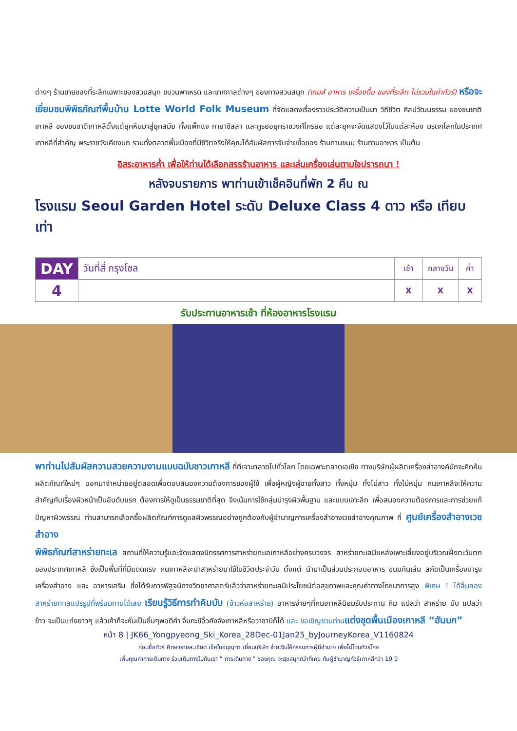ต่างๆ ร้านขายของที่ระลึกเฉพาะของสวนสนุก ขบวนพาเหรด และเทศกาลต่างๆ ของทางสวนสนุก (เกมส์ อาหาร เครื่องดื่ม ของที่ระลึก ไม่รวมในค่าทัวร์) หรือจะเยี่ยมชมพิพิธภัณฑ์พื้นบ้าน Lotte World Folk Museum ที่จัดแสดงเรื่องราวประวัติความเป็นมา วิถีชีวิต ศิลปวัฒนธรรม ของชนชาติเกาหลี ของชนชาติเกาหลีตั้งแต่ยุคหินมาสู่ยุคสมัย ทั้งแพ็คแจ กายาซิลลา และคูรยอยุคราชวงศ์โครยอ แต่ละยุคจะจัดแสดงไว้ในแต่ละห้อง มรดกโลกในประเทศเกาหลีที่สำคัญ พระราชวังเคียงบก รวมทั้งตลาดพื้นเมืองที่มีชีวิตจริงให้คุณได้สัมผัสการจับจ่ายซื้อของ ร้านทานขนม ร้านทานอาหาร เป็นต้น
อิสระอาหารค่ำ เพื่อให้ท่านได้เลือกสรรร้านอาหาร และเล่นเครื่องเล่นตามใจปรารถนา !
หลังจบรายการ พาท่านเข้าเช็คอินที่พัก 2 คืน ณ
โรงแรม Seoul Garden Hotel ระดับ Deluxe Class 4 ดาว หรือ เทียบเท่า
| DAY | วันที่สี่ กรุงโซล | เช้า | กลางวัน | ค่ำ |
| 4 | | X | X | X |
รับประทานอาหารเช้า ที่ห้องอาหารโรงแรม
พาท่านไปสัมผัสความสวยความงามแบบฉบับชาวเกาหลี ที่ตีเจาะตลาดไปทั่วโลก โดยเฉพาะตลาดเอเชีย ทางบริษัทผู้ผลิตเครื่องสำอางค์มักจะคิดค้นผลิตภัณฑ์ใหม่ๆ ออกมาจำหน่ายอยู่ตลอดเพื่อตอบสนองความต้องการของผู้ใช้ เพื่อผู้หญิงผู้ชายทั้งสาว ทั้งหนุ่ม ทั้งไม่สาว ทั้งไม่หนุ่ม คนเกาหลีจะให้ความสำคัญกับเรื่องผิวหน้าเป็นอันดับแรก ต้องการให้ดูเป็นธรรมชาติที่สุด จึงเน้นการใช้กลุ่มบำรุงผิวพื้นฐาน และแบบเจาะลึก เพื่อสนองความต้องการและการช่วยแก้ปัญหาผิวพรรณ ท่านสามารถเลือกซื้อผลิตภัณฑ์การดูแลผิวพรรณอย่างถูกต้องกับผู้ชำนาญการเครื่องสำอางเวชสำอางคุณภาพ ที่ ศูนย์เครื่องสำอางเวชสำอาง
พิพิธภัณฑ์สาหร่ายทะเล สถานที่ให้ความรู้และจัดแสดงนิทรรศการสาหร่ายทะเลเกาหลีอย่างครบวงจร สาหร่ายทะเลมีแหล่งเพาะเลี้ยงอยู่บริเวณฝั่งตะวันตกของประเทศเกาหลี ซึ่งเป็นพื้นที่ที่มีแดดแรง คนเกาหลีจะนำสาหร่ายมาใช้ในชีวิตประจำวัน ตั้งแต่ นำมาเป็นส่วนประกอบอาหาร ขนมกินเล่น สกัดเป็นเครื่องบำรุง เครื่องสำอาง และ อาหารเสริม ซึ่งได้รับการพิสูจน์ทางวิทยาศาสตร์แล้วว่าสาหร่ายทะเลมีประโยชน์ต่อสุขภาพและคุณค่าทางโภชนาการสูง พิเศษ ! ได้ลิ้มลองสาหร่ายทะเลแปรรูปที่พร้อมทานได้เลย เรียนรู้วิธีการทำคิมบับ (ข้าวห่อสาหร่าย) อาหารง่ายๆที่คนเกาหลีนิยมรับประทาน คิม แปลว่า สาหร่าย บับ แปลว่า ข้าว จะเป็นแท่งยาวๆ แล้วเค้าก็จะหั่นเป็นชิ้นๆพอดีคำ จิ้มกะซีอิ้วคังจังเกาหลีหรือวาซาบิก็ได้ และ ขอเชิญชวนท่าน แต่งชุดพื้นเมืองเกาหลี “ฮันบก”
หน้า 8 | JK66_Yongpyeong_Ski_Korea_28Dec-01Jan25_byJourneyKorea_V1160824
ก่อนซื้อทัวร์ ศึกษารายละเอียด เช็คใบอนุญาต เยี่ยมบริษัท จ่ายเงินให้กรรมการผู้มีอำนาจ เพื่อไม่โดนทัวร์โกง
เพิ่มคุณค่าการเดินทาง ร่วมเดินทางไปกับเรา ” การเดินทาง ” ของคุณ จะสุขสนุกกว่าที่เคย กับผู้ชำนาญทัวร์เกาหลีกว่า 19 ปี